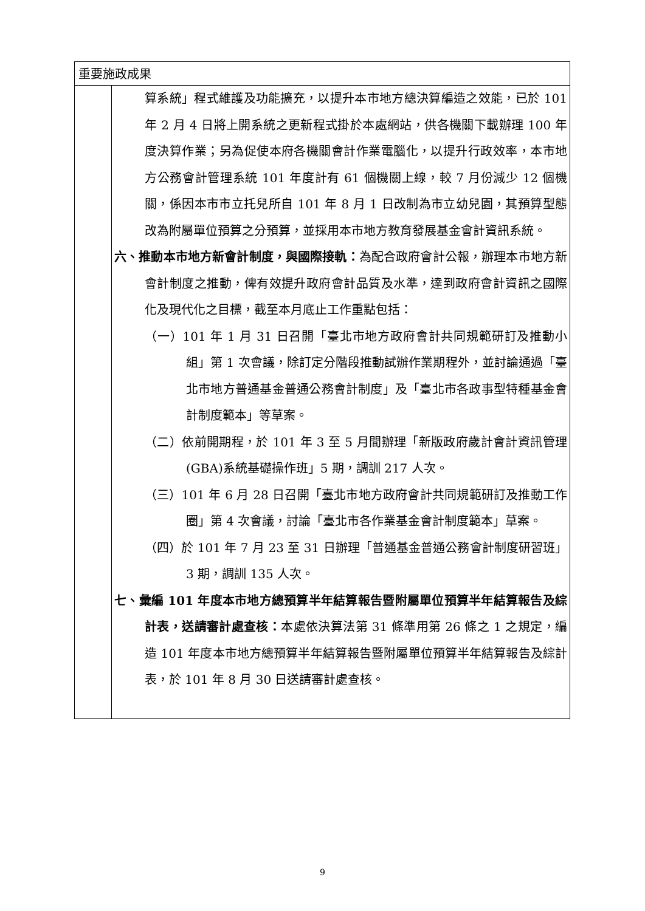| 重要施政成果 | |
| | 算系統」程式維護及功能擴充，以提升本市地方總決算編造之效能，已於 101 年 2 月 4 日將上開系統之更新程式掛於本處網站，供各機關下載辦理 100 年度決算作業；另為促使本府各機關會計作業電腦化，以提升行政效率，本市地方公務會計管理系統 101 年度計有 61 個機關上線，較 7 月份減少 12 個機關，係因本市市立托兒所自 101 年 8 月 1 日改制為市立幼兒園，其預算型態改為附屬單位預算之分預算，並採用本市地方教育發展基金會計資訊系統。 六、推動本市地方新會計制度，與國際接軌： 為配合政府會計公報，辦理本市地方新會計制度之推動，俾有效提升政府會計品質及水準，達到政府會計資訊之國際化及現代化之目標，截至本月底止工作重點包括： （一）101 年 1 月 31 日召開「臺北市地方政府會計共同規範研訂及推動小組」第 1 次會議，除訂定分階段推動試辦作業期程外，並討論通過「臺北市地方普通基金普通公務會計制度」及「臺北市各政事型特種基金會計制度範本」等草案。 （二）依前開期程，於 101 年 3 至 5 月間辦理「新版政府歲計會計資訊管理(GBA)系統基礎操作班」5 期，調訓 217 人次。 （三）101 年 6 月 28 日召開「臺北市地方政府會計共同規範研訂及推動工作圈」第 4 次會議，討論「臺北市各作業基金會計制度範本」草案。 （四）於 101 年 7 月 23 至 31 日辦理「普通基金普通公務會計制度研習班」3 期，調訓 135 人次。 七、彙編 101 年度本市地方總預算半年結算報告暨附屬單位預算半年結算報告及綜計表，送請審計處查核： 本處依決算法第 31 條準用第 26 條之 1 之規定，編造 101 年度本市地方總預算半年結算報告暨附屬單位預算半年結算報告及綜計表，於 101 年 8 月 30 日送請審計處查核。 |
9